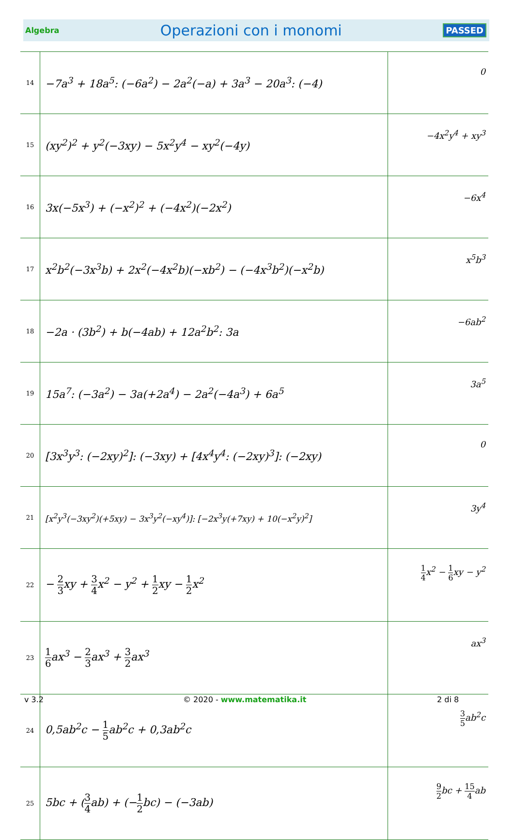Algebra Operazioni con i monomi PASSED
| 14 | −7a<sup>3</sup> + 18a<sup>5</sup>: (−6a<sup>2</sup>) − 2a<sup>2</sup>(−a) + 3a<sup>3</sup> − 20a<sup>3</sup>: (−4) | 0 |
| 15 | (xy<sup>2</sup>)<sup>2</sup> + y<sup>2</sup>(−3xy) − 5x<sup>2</sup>y<sup>4</sup> − xy<sup>2</sup>(−4y) | −4x<sup>2</sup>y<sup>4</sup> + xy<sup>3</sup> |
| 16 | 3x(−5x<sup>3</sup>) + (−x<sup>2</sup>)<sup>2</sup> + (−4x<sup>2</sup>)(−2x<sup>2</sup>) | −6x<sup>4</sup> |
| 17 | x<sup>2</sup>b<sup>2</sup>(−3x<sup>3</sup>b) + 2x<sup>2</sup>(−4x<sup>2</sup>b)(−xb<sup>2</sup>) − (−4x<sup>3</sup>b<sup>2</sup>)(−x<sup>2</sup>b) | x<sup>5</sup>b<sup>3</sup> |
| 18 | −2a · (3b<sup>2</sup>) + b(−4ab) + 12a<sup>2</sup>b<sup>2</sup>: 3a | −6ab<sup>2</sup> |
| 19 | 15a<sup>7</sup>: (−3a<sup>2</sup>) − 3a(+2a<sup>4</sup>) − 2a<sup>2</sup>(−4a<sup>3</sup>) + 6a<sup>5</sup> | 3a<sup>5</sup> |
| 20 | [3x<sup>3</sup>y<sup>3</sup>: (−2xy)<sup>2</sup>]: (−3xy) + [4x<sup>4</sup>y<sup>4</sup>: (−2xy)<sup>3</sup>]: (−2xy) | 0 |
| 21 | [x<sup>2</sup>y<sup>3</sup>(−3xy<sup>2</sup>)(+5xy) − 3x<sup>3</sup>y<sup>2</sup>(−xy<sup>4</sup>)]: [−2x<sup>3</sup>y(+7xy) + 10(−x<sup>2</sup>y)<sup>2</sup>] | 3y<sup>4</sup> |
| 22 | − 2 3 xy + 3 4 x<sup>2</sup> − y<sup>2</sup> + 1 2 xy − 1 2 x<sup>2</sup> | 1 4 x<sup>2</sup> − 1 6 xy − y<sup>2</sup> |
| 23 | 1 6 ax<sup>3</sup> − 2 3 ax<sup>3</sup> + 3 2 ax<sup>3</sup> | ax<sup>3</sup> |
| 24 | 0,5ab<sup>2</sup>c − 1 5 ab<sup>2</sup>c + 0,3ab<sup>2</sup>c | 3 5 ab<sup>2</sup>c |
| 25 | 5bc + ( 3 4 ab) + (− 1 2 bc) − (−3ab) | 9 2 bc + 15 4 ab |
v 3.2 © 2020 - www.matematika.it 2 di 8